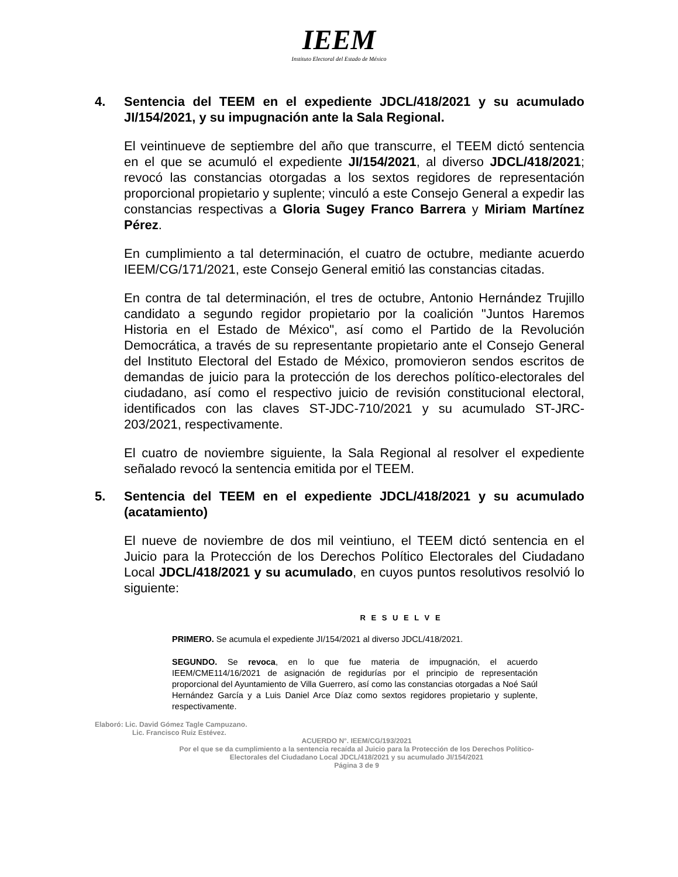IEEM
Instituto Electoral del Estado de México
4. Sentencia del TEEM en el expediente JDCL/418/2021 y su acumulado JI/154/2021, y su impugnación ante la Sala Regional.
El veintinueve de septiembre del año que transcurre, el TEEM dictó sentencia en el que se acumuló el expediente JI/154/2021, al diverso JDCL/418/2021; revocó las constancias otorgadas a los sextos regidores de representación proporcional propietario y suplente; vinculó a este Consejo General a expedir las constancias respectivas a Gloria Sugey Franco Barrera y Miriam Martínez Pérez.
En cumplimiento a tal determinación, el cuatro de octubre, mediante acuerdo IEEM/CG/171/2021, este Consejo General emitió las constancias citadas.
En contra de tal determinación, el tres de octubre, Antonio Hernández Trujillo candidato a segundo regidor propietario por la coalición "Juntos Haremos Historia en el Estado de México", así como el Partido de la Revolución Democrática, a través de su representante propietario ante el Consejo General del Instituto Electoral del Estado de México, promovieron sendos escritos de demandas de juicio para la protección de los derechos político-electorales del ciudadano, así como el respectivo juicio de revisión constitucional electoral, identificados con las claves ST-JDC-710/2021 y su acumulado ST-JRC-203/2021, respectivamente.
El cuatro de noviembre siguiente, la Sala Regional al resolver el expediente señalado revocó la sentencia emitida por el TEEM.
5. Sentencia del TEEM en el expediente JDCL/418/2021 y su acumulado (acatamiento)
El nueve de noviembre de dos mil veintiuno, el TEEM dictó sentencia en el Juicio para la Protección de los Derechos Político Electorales del Ciudadano Local JDCL/418/2021 y su acumulado, en cuyos puntos resolutivos resolvió lo siguiente:
R E S U E L V E
PRIMERO. Se acumula el expediente JI/154/2021 al diverso JDCL/418/2021.
SEGUNDO. Se revoca, en lo que fue materia de impugnación, el acuerdo IEEM/CME114/16/2021 de asignación de regidurías por el principio de representación proporcional del Ayuntamiento de Villa Guerrero, así como las constancias otorgadas a Noé Saúl Hernández García y a Luis Daniel Arce Díaz como sextos regidores propietario y suplente, respectivamente.
Elaboró: Lic. David Gómez Tagle Campuzano.
Lic. Francisco Ruiz Estévez.
ACUERDO N°. IEEM/CG/193/2021
Por el que se da cumplimiento a la sentencia recaída al Juicio para la Protección de los Derechos Político-
Electorales del Ciudadano Local JDCL/418/2021 y su acumulado JI/154/2021
Página 3 de 9